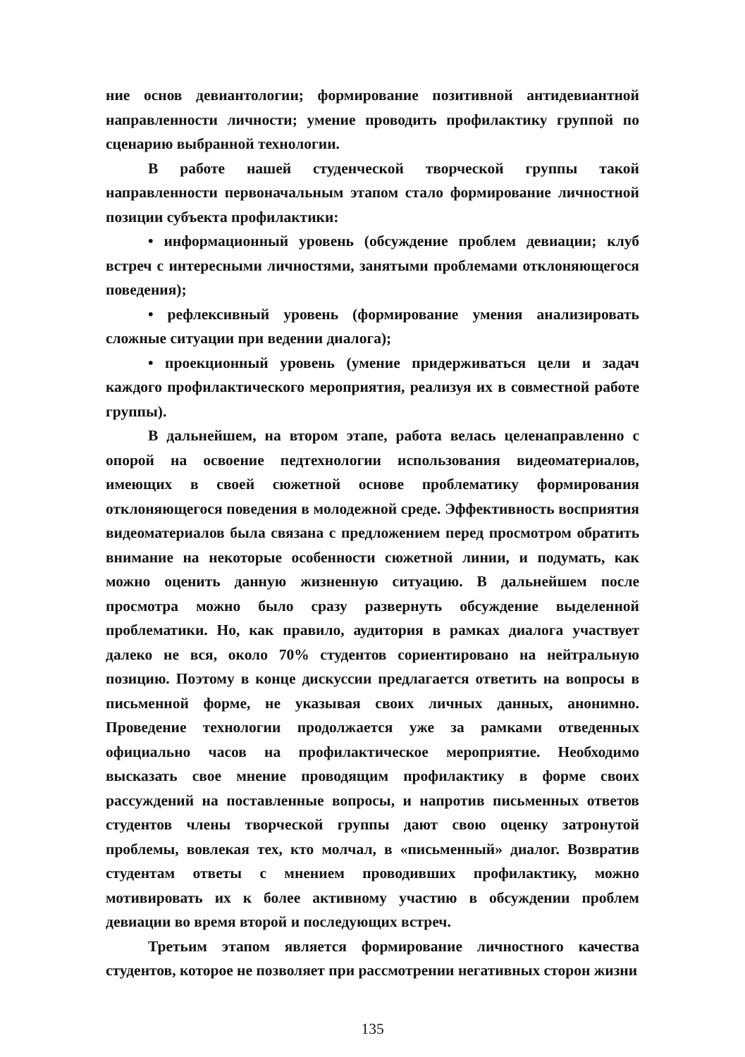ние основ девиантологии; формирование позитивной антидевиантной направленности личности; умение проводить профилактику группой по сценарию выбранной технологии.
В работе нашей студенческой творческой группы такой направленности первоначальным этапом стало формирование личностной позиции субъекта профилактики:
• информационный уровень (обсуждение проблем девиации; клуб встреч с интересными личностями, занятыми проблемами отклоняющегося поведения);
• рефлексивный уровень (формирование умения анализировать сложные ситуации при ведении диалога);
• проекционный уровень (умение придерживаться цели и задач каждого профилактического мероприятия, реализуя их в совместной работе группы).
В дальнейшем, на втором этапе, работа велась целенаправленно с опорой на освоение педтехнологии использования видеоматериалов, имеющих в своей сюжетной основе проблематику формирования отклоняющегося поведения в молодежной среде. Эффективность восприятия видеоматериалов была связана с предложением перед просмотром обратить внимание на некоторые особенности сюжетной линии, и подумать, как можно оценить данную жизненную ситуацию. В дальнейшем после просмотра можно было сразу развернуть обсуждение выделенной проблематики. Но, как правило, аудитория в рамках диалога участвует далеко не вся, около 70% студентов сориентировано на нейтральную позицию. Поэтому в конце дискуссии предлагается ответить на вопросы в письменной форме, не указывая своих личных данных, анонимно. Проведение технологии продолжается уже за рамками отведенных официально часов на профилактическое мероприятие. Необходимо высказать свое мнение проводящим профилактику в форме своих рассуждений на поставленные вопросы, и напротив письменных ответов студентов члены творческой группы дают свою оценку затронутой проблемы, вовлекая тех, кто молчал, в «письменный» диалог. Возвратив студентам ответы с мнением проводивших профилактику, можно мотивировать их к более активному участию в обсуждении проблем девиации во время второй и последующих встреч.
Третьим этапом является формирование личностного качества студентов, которое не позволяет при рассмотрении негативных сторон жизни
135